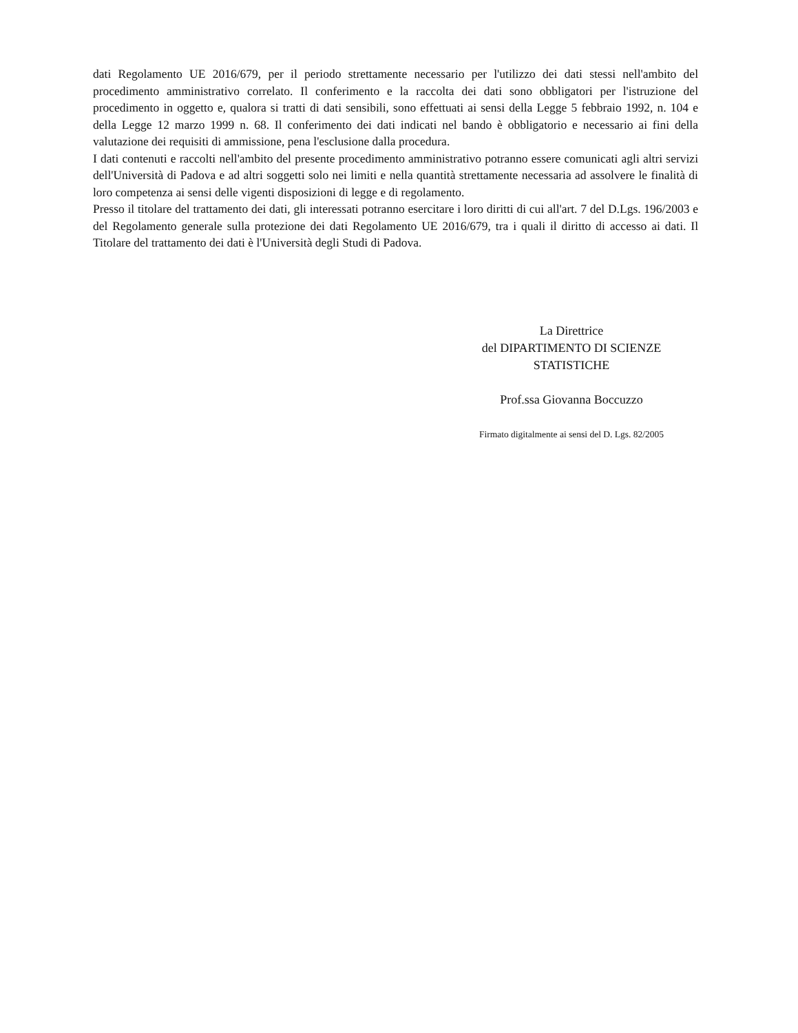dati Regolamento UE 2016/679, per il periodo strettamente necessario per l'utilizzo dei dati stessi nell'ambito del procedimento amministrativo correlato. Il conferimento e la raccolta dei dati sono obbligatori per l'istruzione del procedimento in oggetto e, qualora si tratti di dati sensibili, sono effettuati ai sensi della Legge 5 febbraio 1992, n. 104 e della Legge 12 marzo 1999 n. 68. Il conferimento dei dati indicati nel bando è obbligatorio e necessario ai fini della valutazione dei requisiti di ammissione, pena l'esclusione dalla procedura.
I dati contenuti e raccolti nell'ambito del presente procedimento amministrativo potranno essere comunicati agli altri servizi dell'Università di Padova e ad altri soggetti solo nei limiti e nella quantità strettamente necessaria ad assolvere le finalità di loro competenza ai sensi delle vigenti disposizioni di legge e di regolamento.
Presso il titolare del trattamento dei dati, gli interessati potranno esercitare i loro diritti di cui all'art. 7 del D.Lgs. 196/2003 e del Regolamento generale sulla protezione dei dati Regolamento UE 2016/679, tra i quali il diritto di accesso ai dati. Il Titolare del trattamento dei dati è l'Università degli Studi di Padova.
La Direttrice
del DIPARTIMENTO DI SCIENZE
STATISTICHE
Prof.ssa Giovanna Boccuzzo
Firmato digitalmente ai sensi del D. Lgs. 82/2005